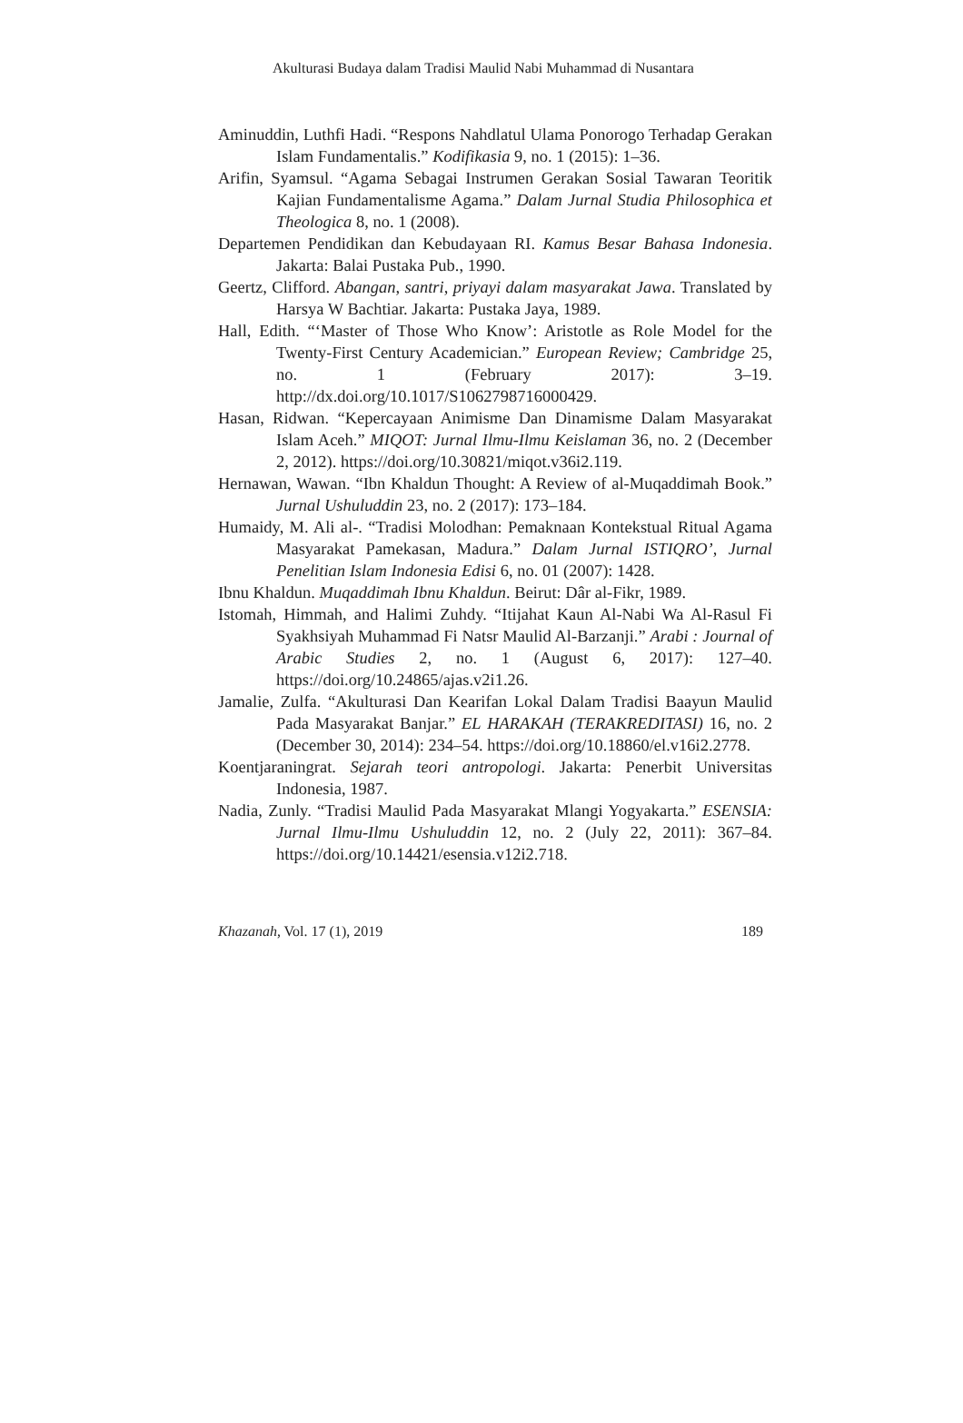Akulturasi Budaya dalam Tradisi Maulid Nabi Muhammad di Nusantara
Aminuddin, Luthfi Hadi. “Respons Nahdlatul Ulama Ponorogo Terhadap Gerakan Islam Fundamentalis.” Kodifikasia 9, no. 1 (2015): 1–36.
Arifin, Syamsul. “Agama Sebagai Instrumen Gerakan Sosial Tawaran Teoritik Kajian Fundamentalisme Agama.” Dalam Jurnal Studia Philosophica et Theologica 8, no. 1 (2008).
Departemen Pendidikan dan Kebudayaan RI. Kamus Besar Bahasa Indonesia. Jakarta: Balai Pustaka Pub., 1990.
Geertz, Clifford. Abangan, santri, priyayi dalam masyarakat Jawa. Translated by Harsya W Bachtiar. Jakarta: Pustaka Jaya, 1989.
Hall, Edith. “‘Master of Those Who Know’: Aristotle as Role Model for the Twenty-First Century Academician.” European Review; Cambridge 25, no. 1 (February 2017): 3–19. http://dx.doi.org/10.1017/S1062798716000429.
Hasan, Ridwan. “Kepercayaan Animisme Dan Dinamisme Dalam Masyarakat Islam Aceh.” MIQOT: Jurnal Ilmu-Ilmu Keislaman 36, no. 2 (December 2, 2012). https://doi.org/10.30821/miqot.v36i2.119.
Hernawan, Wawan. “Ibn Khaldun Thought: A Review of al-Muqaddimah Book.” Jurnal Ushuluddin 23, no. 2 (2017): 173–184.
Humaidy, M. Ali al-. “Tradisi Molodhan: Pemaknaan Kontekstual Ritual Agama Masyarakat Pamekasan, Madura.” Dalam Jurnal ISTIQRO’, Jurnal Penelitian Islam Indonesia Edisi 6, no. 01 (2007): 1428.
Ibnu Khaldun. Muqaddimah Ibnu Khaldun. Beirut: Dâr al-Fikr, 1989.
Istomah, Himmah, and Halimi Zuhdy. “Itijahat Kaun Al-Nabi Wa Al-Rasul Fi Syakhsiyah Muhammad Fi Natsr Maulid Al-Barzanji.” Arabi : Journal of Arabic Studies 2, no. 1 (August 6, 2017): 127–40. https://doi.org/10.24865/ajas.v2i1.26.
Jamalie, Zulfa. “Akulturasi Dan Kearifan Lokal Dalam Tradisi Baayun Maulid Pada Masyarakat Banjar.” EL HARAKAH (TERAKREDITASI) 16, no. 2 (December 30, 2014): 234–54. https://doi.org/10.18860/el.v16i2.2778.
Koentjaraningrat. Sejarah teori antropologi. Jakarta: Penerbit Universitas Indonesia, 1987.
Nadia, Zunly. “Tradisi Maulid Pada Masyarakat Mlangi Yogyakarta.” ESENSIA: Jurnal Ilmu-Ilmu Ushuluddin 12, no. 2 (July 22, 2011): 367–84. https://doi.org/10.14421/esensia.v12i2.718.
Khazanah, Vol. 17 (1), 2019 189